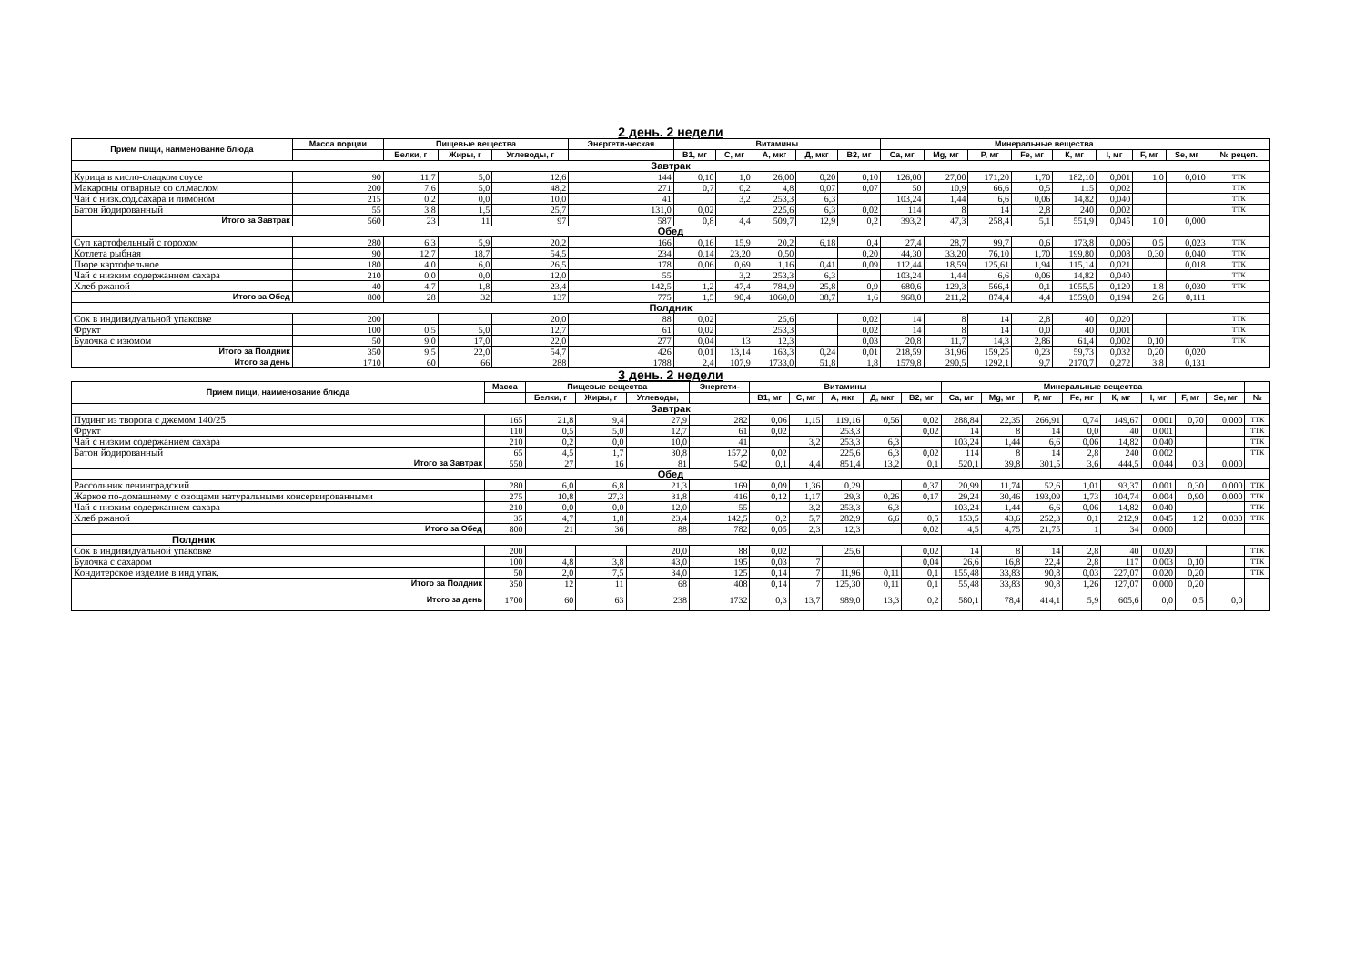2 день. 2 недели
| Прием пищи, наименование блюда | Масса порции | Пищевые вещества | | | Энергети-ческая | Витамины | | | | | Минеральные вещества | | | | | | | | |
| --- | --- | --- | --- | --- | --- | --- | --- | --- | --- | --- | --- | --- | --- | --- | --- | --- | --- | --- | --- |
| | | Белки, г | Жиры, г | Углеводы, г | | В1, мг | С, мг | А, мкг | Д, мкг | В2, мг | Са, мг | Mg, мг | Р, мг | Fe, мг | К, мг | I, мг | F, мг | Se, мг | № рецеп. |
| Завтрак | | | | | | | | | | | | | | | | | | | |
| Курица в кисло-сладком соусе | 90 | 11,7 | 5,0 | 12,6 | 144 | 0,10 | 1,0 | 26,00 | 0,20 | 0,10 | 126,00 | 27,00 | 171,20 | 1,70 | 182,10 | 0,001 | 1,0 | 0,010 | ТТК |
| Макароны отварные со сл.маслом | 200 | 7,6 | 5,0 | 48,2 | 271 | 0,7 | 0,2 | 4,8 | 0,07 | 0,07 | 50 | 10,9 | 66,6 | 0,5 | 115 | 0,002 | | | ТТК |
| Чай с низк.сод.сахара и лимоном | 215 | 0,2 | 0,0 | 10,0 | 41 | | 3,2 | 253,3 | 6,3 | | 103,24 | 1,44 | 6,6 | 0,06 | 14,82 | 0,040 | | | ТТК |
| Батон йодированный | 55 | 3,8 | 1,5 | 25,7 | 131,0 | 0,02 | | 225,6 | 6,3 | 0,02 | 114 | 8 | 14 | 2,8 | 240 | 0,002 | | | ТТК |
| Итого за Завтрак | 560 | 23 | 11 | 97 | 587 | 0,8 | 4,4 | 509,7 | 12,9 | 0,2 | 393,2 | 47,3 | 258,4 | 5,1 | 551,9 | 0,045 | 1,0 | 0,000 | |
| Обед | | | | | | | | | | | | | | | | | | | |
| Суп картофельный с горохом | 280 | 6,3 | 5,9 | 20,2 | 166 | 0,16 | 15,9 | 20,2 | 6,18 | 0,4 | 27,4 | 28,7 | 99,7 | 0,6 | 173,8 | 0,006 | 0,5 | 0,023 | ТТК |
| Котлета рыбная | 90 | 12,7 | 18,7 | 54,5 | 234 | 0,14 | 23,20 | 0,50 | | 0,20 | 44,30 | 33,20 | 76,10 | 1,70 | 199,80 | 0,008 | 0,30 | 0,040 | ТТК |
| Пюре картофельное | 180 | 4,0 | 6,0 | 26,5 | 178 | 0,06 | 0,69 | 1,16 | 0,41 | 0,09 | 112,44 | 18,59 | 125,61 | 1,94 | 115,14 | 0,021 | | 0,018 | ТТК |
| Чай с низким содержанием сахара | 210 | 0,0 | 0,0 | 12,0 | 55 | | 3,2 | 253,3 | 6,3 | | 103,24 | 1,44 | 6,6 | 0,06 | 14,82 | 0,040 | | | ТТК |
| Хлеб ржаной | 40 | 4,7 | 1,8 | 23,4 | 142,5 | 1,2 | 47,4 | 784,9 | 25,8 | 0,9 | 680,6 | 129,3 | 566,4 | 0,1 | 1055,5 | 0,120 | 1,8 | 0,030 | ТТК |
| Итого за Обед | 800 | 28 | 32 | 137 | 775 | 1,5 | 90,4 | 1060,0 | 38,7 | 1,6 | 968,0 | 211,2 | 874,4 | 4,4 | 1559,0 | 0,194 | 2,6 | 0,111 | |
| Полдник | | | | | | | | | | | | | | | | | | | |
| Сок в индивидуальной упаковке | 200 | | | 20,0 | 88 | 0,02 | | 25,6 | | 0,02 | 14 | 8 | 14 | 2,8 | 40 | 0,020 | | | ТТК |
| Фрукт | 100 | 0,5 | 5,0 | 12,7 | 61 | 0,02 | | 253,3 | | 0,02 | 14 | 8 | 14 | 0,0 | 40 | 0,001 | | | ТТК |
| Булочка с изюмом | 50 | 9,0 | 17,0 | 22,0 | 277 | 0,04 | 13 | 12,3 | | 0,03 | 20,8 | 11,7 | 14,3 | 2,86 | 61,4 | 0,002 | 0,10 | | ТТК |
| Итого за Полдник | 350 | 9,5 | 22,0 | 54,7 | 426 | 0,01 | 13,14 | 163,3 | 0,24 | 0,01 | 218,59 | 31,96 | 159,25 | 0,23 | 59,73 | 0,032 | 0,20 | 0,020 | |
| Итого за день | 1710 | 60 | 66 | 288 | 1788 | 2,4 | 107,9 | 1733,0 | 51,8 | 1,8 | 1579,8 | 290,5 | 1292,1 | 9,7 | 2170,7 | 0,272 | 3,8 | 0,131 | |
3 день. 2 недели
| Прием пищи, наименование блюда | Масса | Пищевые вещества | | | Энергети- | Витамины | | | | | Минеральные вещества | | | | | | | | |
| --- | --- | --- | --- | --- | --- | --- | --- | --- | --- | --- | --- | --- | --- | --- | --- | --- | --- | --- | --- |
| | | Белки, г | Жиры, г | Углеводы, | | В1, мг | С, мг | А, мкг | Д, мкг | В2, мг | Са, мг | Mg, мг | Р, мг | Fe, мг | К, мг | I, мг | F, мг | Se, мг | № |
| Завтрак | | | | | | | | | | | | | | | | | | | |
| Пудинг из творога с джемом 140/25 | 165 | 21,8 | 9,4 | 27,9 | 282 | 0,06 | 1,15 | 119,16 | 0,56 | 0,02 | 288,84 | 22,35 | 266,91 | 0,74 | 149,67 | 0,001 | 0,70 | 0,000 | ТТК |
| Фрукт | 110 | 0,5 | 5,0 | 12,7 | 61 | 0,02 | | 253,3 | | 0,02 | 14 | 8 | 14 | 0,0 | 40 | 0,001 | | | ТТК |
| Чай с низким содержанием сахара | 210 | 0,2 | 0,0 | 10,0 | 41 | | 3,2 | 253,3 | 6,3 | | 103,24 | 1,44 | 6,6 | 0,06 | 14,82 | 0,040 | | | ТТК |
| Батон йодированный | 65 | 4,5 | 1,7 | 30,8 | 157,2 | 0,02 | | 225,6 | 6,3 | 0,02 | 114 | 8 | 14 | 2,8 | 240 | 0,002 | | | ТТК |
| Итого за Завтрак | 550 | 27 | 16 | 81 | 542 | 0,1 | 4,4 | 851,4 | 13,2 | 0,1 | 520,1 | 39,8 | 301,5 | 3,6 | 444,5 | 0,044 | 0,3 | 0,000 | |
| Обед | | | | | | | | | | | | | | | | | | | |
| Рассольник ленинградский | 280 | 6,0 | 6,8 | 21,3 | 169 | 0,09 | 1,36 | 0,29 | | 0,37 | 20,99 | 11,74 | 52,6 | 1,01 | 93,37 | 0,001 | 0,30 | 0,000 | ТТК |
| Жаркое по-домашнему с овощами натуральными консервированными | 275 | 10,8 | 27,3 | 31,8 | 416 | 0,12 | 1,17 | 29,3 | 0,26 | 0,17 | 29,24 | 30,46 | 193,09 | 1,73 | 104,74 | 0,004 | 0,90 | 0,000 | ТТК |
| Чай с низким содержанием сахара | 210 | 0,0 | 0,0 | 12,0 | 55 | | 3,2 | 253,3 | 6,3 | | 103,24 | 1,44 | 6,6 | 0,06 | 14,82 | 0,040 | | | ТТК |
| Хлеб ржаной | 35 | 4,7 | 1,8 | 23,4 | 142,5 | 0,2 | 5,7 | 282,9 | 6,6 | 0,5 | 153,5 | 43,6 | 252,3 | 0,1 | 212,9 | 0,045 | 1,2 | 0,030 | ТТК |
| Итого за Обед | 800 | 21 | 36 | 88 | 782 | 0,05 | 2,3 | 12,3 | | 0,02 | 4,5 | 4,75 | 21,75 | 1 | 34 | 0,000 | | | |
| Полдник | | | | | | | | | | | | | | | | | | | |
| Сок в индивидуальной упаковке | 200 | | | 20,0 | 88 | 0,02 | | 25,6 | | 0,02 | 14 | 8 | 14 | 2,8 | 40 | 0,020 | | | ТТК |
| Булочка с сахаром | 100 | 4,8 | 3,8 | 43,0 | 195 | 0,03 | 7 | | | 0,04 | 26,6 | 16,8 | 22,4 | 2,8 | 117 | 0,003 | 0,10 | | ТТК |
| Кондитерское изделие в инд упак. | 50 | 2,0 | 7,5 | 34,0 | 125 | 0,14 | 7 | 11,96 | 0,11 | 0,1 | 155,48 | 33,83 | 90,8 | 0,03 | 227,07 | 0,020 | 0,20 | | ТТК |
| Итого за Полдник | 350 | 12 | 11 | 68 | 408 | 0,14 | 7 | 125,30 | 0,11 | 0,1 | 55,48 | 33,83 | 90,8 | 1,26 | 127,07 | 0,000 | 0,20 | | |
| Итого за день | 1700 | 60 | 63 | 238 | 1732 | 0,3 | 13,7 | 989,0 | 13,3 | 0,2 | 580,1 | 78,4 | 414,1 | 5,9 | 605,6 | 0,0 | 0,5 | 0,0 | |